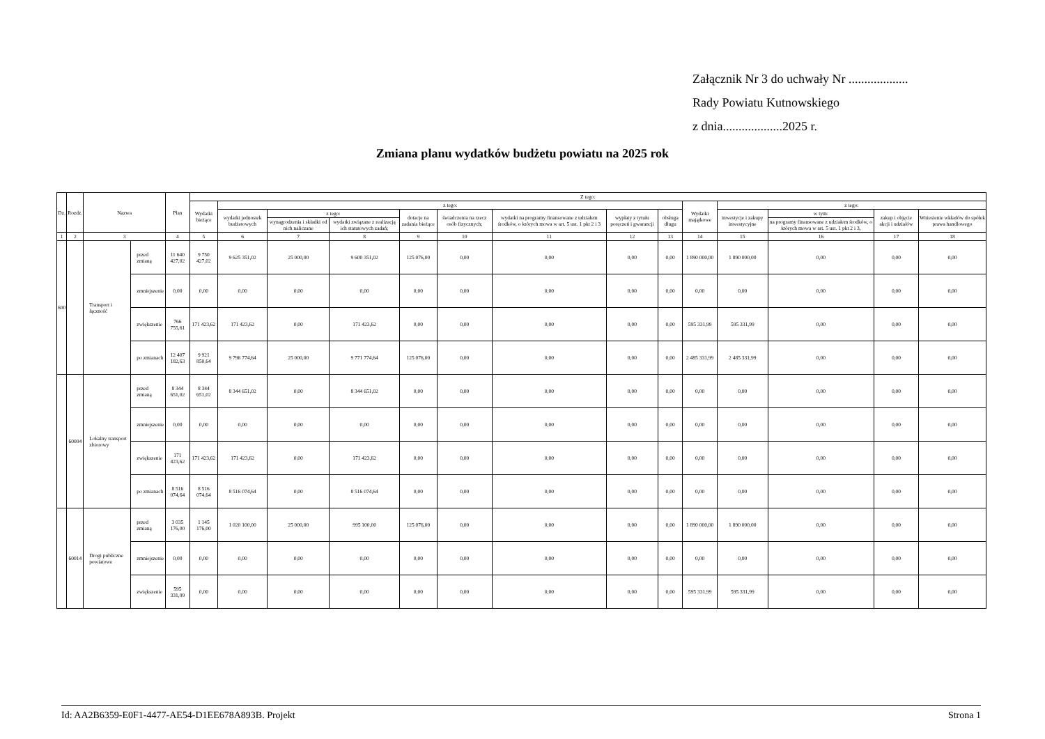Załącznik Nr 3 do uchwały Nr ...................
Rady Powiatu Kutnowskiego
z dnia...................2025 r.
Zmiana planu wydatków budżetu powiatu na 2025 rok
| Dz. | Rozdz. | Nazwa | | Plan | Z tego: | | | | | | | | | | | | | |
| --- | --- | --- | --- | --- | --- | --- | --- | --- | --- | --- | --- | --- | --- | --- | --- | --- | --- | --- |
| | | | | | Wydatki bieżące | z tego: | | | | | | | | Wydatki majątkowe | z tego: | | | |
| | | | | | | wydatki jednostek budżetowych | z tego: | | dotacje na zadania bieżące | świadczenia na rzecz osób fizycznych; | wydatki na programy finansowane z udziałem środków, o których mowa w art. 5 ust. 1 pkt 2 i 3 | wypłaty z tytułu poręczeń i gwarancji | obsługa długu | | inwestycje i zakupy inwestycyjne | w tym: | zakup i objęcie akcji i udziałów | Wniesienie wkładów do spółek prawa handlowego |
| | | | | | | | wynagrodzenia i składki od nich naliczane | wydatki związane z realizacją ich statutowych zadań; | | | | | | | | na programy finansowane z udziałem środków, o których mowa w art. 5 ust. 1 pkt 2 i 3, | | |
| 1 | 2 | 3 | | 4 | 5 | 6 | 7 | 8 | 9 | 10 | 11 | 12 | 13 | 14 | 15 | 16 | 17 | 18 |
| 600 | | Transport i łączność | przed zmianą | 11 640 427,02 | 9 750 427,02 | 9 625 351,02 | 25 000,00 | 9 600 351,02 | 125 076,00 | 0,00 | 0,00 | 0,00 | 0,00 | 1 890 000,00 | 1 890 000,00 | 0,00 | 0,00 | 0,00 |
| | | | zmniejszenie | 0,00 | 0,00 | 0,00 | 0,00 | 0,00 | 0,00 | 0,00 | 0,00 | 0,00 | 0,00 | 0,00 | 0,00 | 0,00 | 0,00 | 0,00 |
| | | | zwiększenie | 766 755,61 | 171 423,62 | 171 423,62 | 0,00 | 171 423,62 | 0,00 | 0,00 | 0,00 | 0,00 | 0,00 | 595 331,99 | 595 331,99 | 0,00 | 0,00 | 0,00 |
| | | | po zmianach | 12 407 182,63 | 9 921 850,64 | 9 796 774,64 | 25 000,00 | 9 771 774,64 | 125 076,00 | 0,00 | 0,00 | 0,00 | 0,00 | 2 485 331,99 | 2 485 331,99 | 0,00 | 0,00 | 0,00 |
| | 60004 | Lokalny transport zbiorowy | przed zmianą | 8 344 651,02 | 8 344 651,02 | 8 344 651,02 | 0,00 | 8 344 651,02 | 0,00 | 0,00 | 0,00 | 0,00 | 0,00 | 0,00 | 0,00 | 0,00 | 0,00 | 0,00 |
| | | | zmniejszenie | 0,00 | 0,00 | 0,00 | 0,00 | 0,00 | 0,00 | 0,00 | 0,00 | 0,00 | 0,00 | 0,00 | 0,00 | 0,00 | 0,00 | 0,00 |
| | | | zwiększenie | 171 423,62 | 171 423,62 | 171 423,62 | 0,00 | 171 423,62 | 0,00 | 0,00 | 0,00 | 0,00 | 0,00 | 0,00 | 0,00 | 0,00 | 0,00 | 0,00 |
| | | | po zmianach | 8 516 074,64 | 8 516 074,64 | 8 516 074,64 | 0,00 | 8 516 074,64 | 0,00 | 0,00 | 0,00 | 0,00 | 0,00 | 0,00 | 0,00 | 0,00 | 0,00 | 0,00 |
| | 60014 | Drogi publiczne powiatowe | przed zmianą | 3 035 176,00 | 1 145 176,00 | 1 020 100,00 | 25 000,00 | 995 100,00 | 125 076,00 | 0,00 | 0,00 | 0,00 | 0,00 | 1 890 000,00 | 1 890 000,00 | 0,00 | 0,00 | 0,00 |
| | | | zmniejszenie | 0,00 | 0,00 | 0,00 | 0,00 | 0,00 | 0,00 | 0,00 | 0,00 | 0,00 | 0,00 | 0,00 | 0,00 | 0,00 | 0,00 | 0,00 |
| | | | zwiększenie | 595 331,99 | 0,00 | 0,00 | 0,00 | 0,00 | 0,00 | 0,00 | 0,00 | 0,00 | 0,00 | 595 331,99 | 595 331,99 | 0,00 | 0,00 | 0,00 |
Id: AA2B6359-E0F1-4477-AE54-D1EE678A893B. Projekt Strona 1